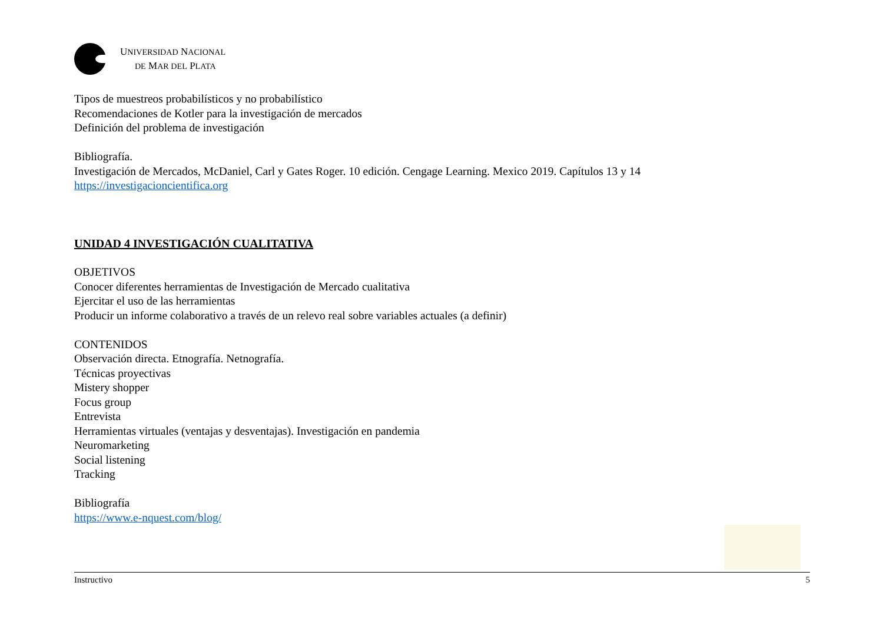UNIVERSIDAD NACIONAL
DE MAR DEL PLATA
Tipos de muestreos probabilísticos y no probabilístico
Recomendaciones de Kotler para la investigación de mercados
Definición del problema de investigación
Bibliografía.
Investigación de Mercados, McDaniel, Carl y Gates Roger. 10 edición. Cengage Learning. Mexico 2019. Capítulos 13 y 14
https://investigacioncientifica.org
UNIDAD 4 INVESTIGACIÓN CUALITATIVA
OBJETIVOS
Conocer diferentes herramientas de Investigación de Mercado cualitativa
Ejercitar el uso de las herramientas
Producir un informe colaborativo a través de un relevo real sobre variables actuales (a definir)
CONTENIDOS
Observación directa. Etnografía. Netnografía.
Técnicas proyectivas
Mistery shopper
Focus group
Entrevista
Herramientas virtuales (ventajas y desventajas). Investigación en pandemia
Neuromarketing
Social listening
Tracking
Bibliografía
https://www.e-nquest.com/blog/
Instructivo 5